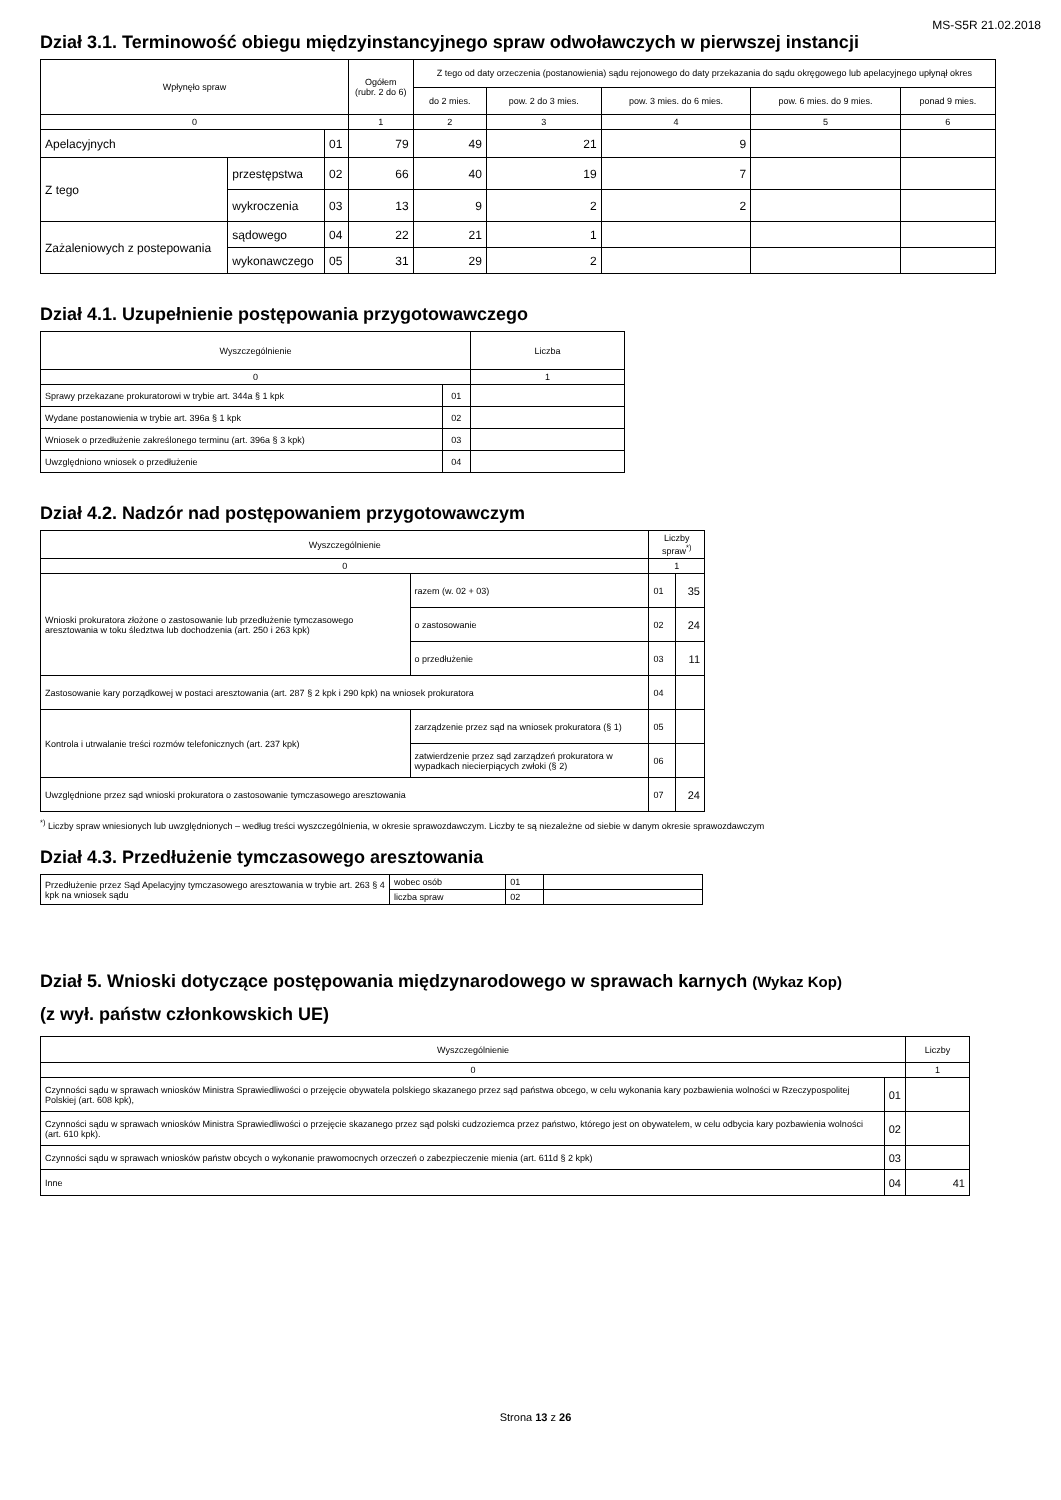MS-S5R 21.02.2018
Dział 3.1. Terminowość obiegu międzyinstancyjnego spraw odwoławczych w pierwszej instancji
| Wpłynęło spraw | | | | Ogółem (rubr. 2 do 6) | Z tego od daty orzeczenia (postanowienia) sądu rejonowego do daty przekazania do sądu okręgowego lub apelacyjnego upłynął okres | | | | |
| --- | --- | --- | --- | --- | --- | --- | --- | --- | --- |
| | | | | | do 2 mies. | pow. 2 do 3 mies. | pow. 3 mies. do 6 mies. | pow. 6 mies. do 9 mies. | ponad 9 mies. |
| 0 | | | | 1 | 2 | 3 | 4 | 5 | 6 |
| Apelacyjnych | | | 01 | 79 | 49 | 21 | 9 | | |
| Z tego | przestępstwa | | 02 | 66 | 40 | 19 | 7 | | |
| | wykroczenia | | 03 | 13 | 9 | 2 | 2 | | |
| Zażaleniowych z postepowania | | sądowego | 04 | 22 | 21 | 1 | | | |
| | | wykonawczego | 05 | 31 | 29 | 2 | | | |
Dział 4.1. Uzupełnienie postępowania przygotowawczego
| Wyszczególnienie | | Liczba |
| --- | --- | --- |
| 0 | | 1 |
| Sprawy przekazane prokuratorowi w trybie art. 344a § 1 kpk | 01 | |
| Wydane postanowienia w trybie art. 396a § 1 kpk | 02 | |
| Wniosek o przedłużenie zakreślonego terminu (art. 396a § 3 kpk) | 03 | |
| Uwzględniono wniosek o przedłużenie | 04 | |
Dział 4.2. Nadzór nad postępowaniem przygotowawczym
| Wyszczególnienie | | | Liczby spraw<sup>*)</sup> | |
| --- | --- | --- | --- | --- |
| 0 | | | 1 | |
| Wnioski prokuratora złożone o zastosowanie lub przedłużenie tymczasowego aresztowania w toku śledztwa lub dochodzenia (art. 250 i 263 kpk) | | razem (w. 02 + 03) | 01 | 35 |
| | | o zastosowanie | 02 | 24 |
| | | o przedłużenie | 03 | 11 |
| Zastosowanie kary porządkowej w postaci aresztowania (art. 287 § 2 kpk i 290 kpk) na wniosek prokuratora | | | 04 | |
| Kontrola i utrwalanie treści rozmów telefonicznych (art. 237 kpk) | zarządzenie przez sąd na wniosek prokuratora (§ 1) | | 05 | |
| | zatwierdzenie przez sąd zarządzeń prokuratora w wypadkach niecierpiących zwłoki (§ 2) | | 06 | |
| Uwzględnione przez sąd wnioski prokuratora o zastosowanie tymczasowego aresztowania | | | 07 | 24 |
<sup>*)</sup> Liczby spraw wniesionych lub uwzględnionych – według treści wyszczególnienia, w okresie sprawozdawczym. Liczby te są niezależne od siebie w danym okresie sprawozdawczym
Dział 4.3. Przedłużenie tymczasowego aresztowania
| Przedłużenie przez Sąd Apelacyjny tymczasowego aresztowania w trybie art. 263 § 4 kpk na wniosek sądu | wobec osób | 01 | |
| | liczba spraw | 02 | |
Dział 5. Wnioski dotyczące postępowania międzynarodowego w sprawach karnych (Wykaz Kop)
(z wył. państw członkowskich UE)
| Wyszczególnienie | | Liczby |
| --- | --- | --- |
| 0 | | 1 |
| Czynności sądu w sprawach wniosków Ministra Sprawiedliwości o przejęcie obywatela polskiego skazanego przez sąd państwa obcego, w celu wykonania kary pozbawienia wolności w Rzeczypospolitej Polskiej (art. 608 kpk), | 01 | |
| Czynności sądu w sprawach wniosków Ministra Sprawiedliwości o przejęcie skazanego przez sąd polski cudzoziemca przez państwo, którego jest on obywatelem, w celu odbycia kary pozbawienia wolności (art. 610 kpk). | 02 | |
| Czynności sądu w sprawach wniosków państw obcych o wykonanie prawomocnych orzeczeń o zabezpieczenie mienia (art. 611d § 2 kpk) | 03 | |
| Inne | 04 | 41 |
Strona 13 z 26